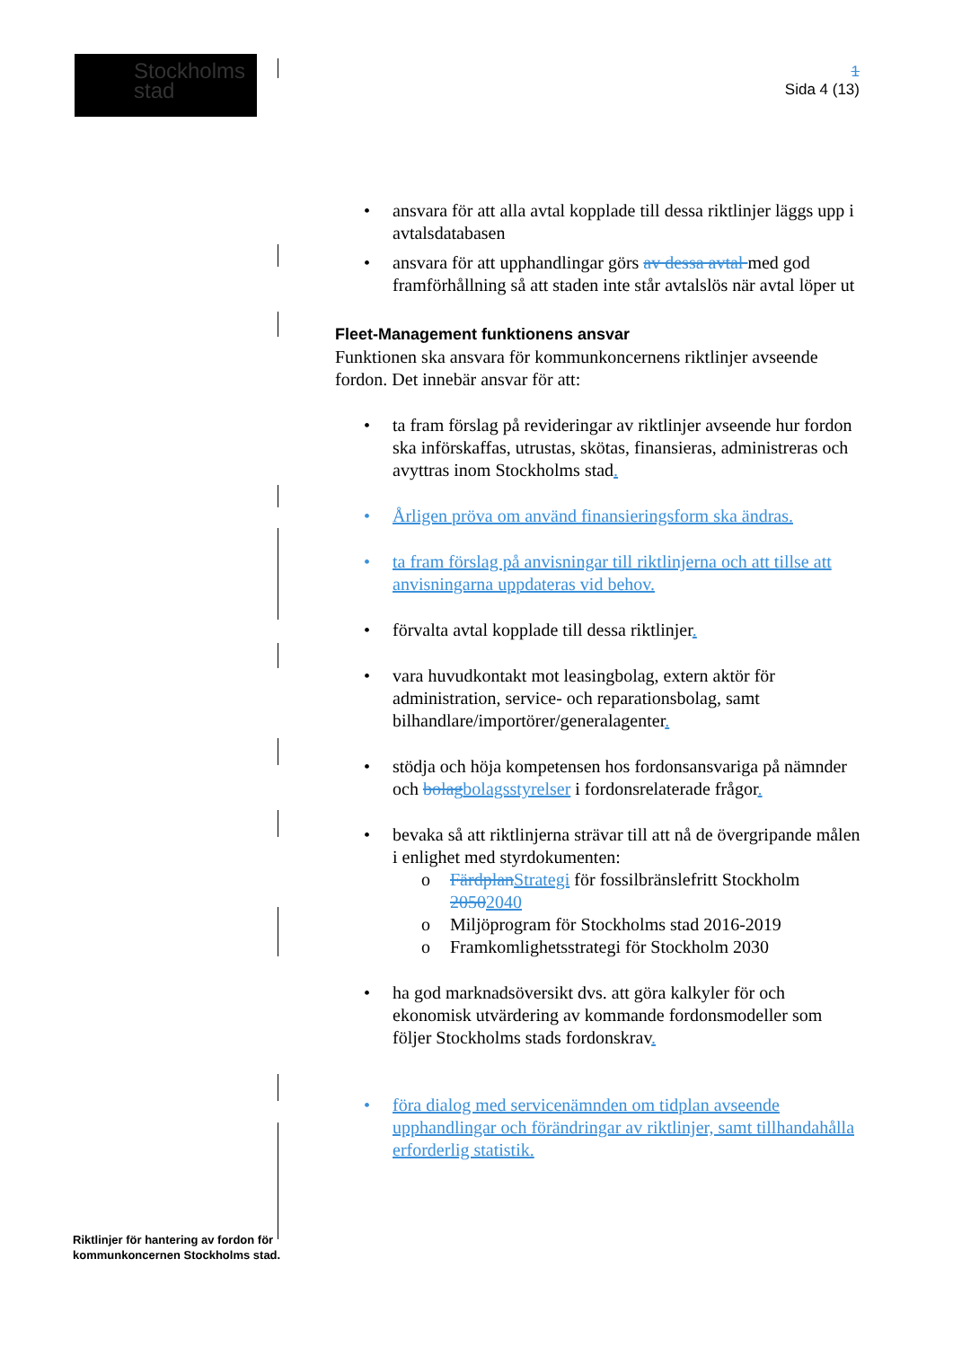Stockholms
stad
1
Sida 4 (13)
• ansvara för att alla avtal kopplade till dessa riktlinjer läggs upp i avtalsdatabasen
• ansvara för att upphandlingar görs av dessa avtal med god framförhållning så att staden inte står avtalslös när avtal löper ut
Fleet-Management funktionens ansvar
Funktionen ska ansvara för kommunkoncernens riktlinjer avseende fordon. Det innebär ansvar för att:
• ta fram förslag på revideringar av riktlinjer avseende hur fordon ska införskaffas, utrustas, skötas, finansieras, administreras och avyttras inom Stockholms stad.
• Årligen pröva om använd finansieringsform ska ändras.
• ta fram förslag på anvisningar till riktlinjerna och att tillse att anvisningarna uppdateras vid behov.
• förvalta avtal kopplade till dessa riktlinjer.
• vara huvudkontakt mot leasingbolag, extern aktör för administration, service- och reparationsbolag, samt bilhandlare/importörer/generalagenter.
• stödja och höja kompetensen hos fordonsansvariga på nämnder och bolag bolagsstyrelser i fordonsrelaterade frågor.
• bevaka så att riktlinjerna strävar till att nå de övergripande målen i enlighet med styrdokumenten:
o Färdplan Strategi för fossilbränslefritt Stockholm 20502040
o Miljöprogram för Stockholms stad 2016-2019
o Framkomlighetsstrategi för Stockholm 2030
• ha god marknadsöversikt dvs. att göra kalkyler för och ekonomisk utvärdering av kommande fordonsmodeller som följer Stockholms stads fordonskrav.
• föra dialog med servicenämnden om tidplan avseende upphandlingar och förändringar av riktlinjer, samt tillhandahålla erforderlig statistik.
Riktlinjer för hantering av fordon för
kommunkoncernen Stockholms stad.